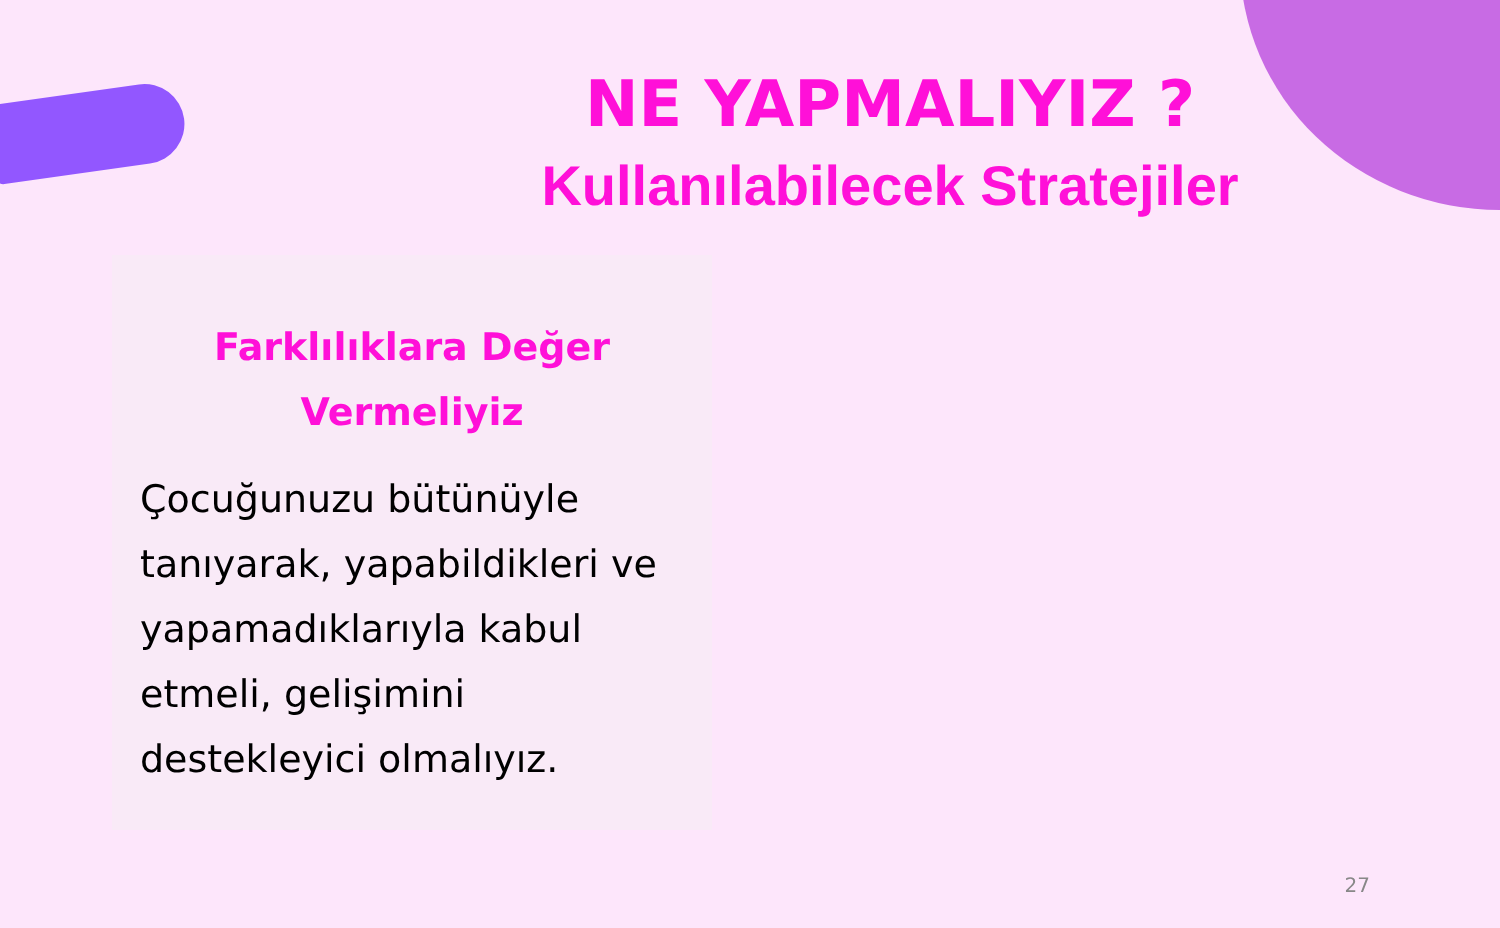NE YAPMALIYIZ ?
Kullanılabilecek Stratejiler
Farklılıklara Değer
Vermeliyiz
Çocuğunuzu bütünüyle tanıyarak, yapabildikleri ve yapamadıklarıyla kabul etmeli, gelişimini destekleyici olmalıyız.
27